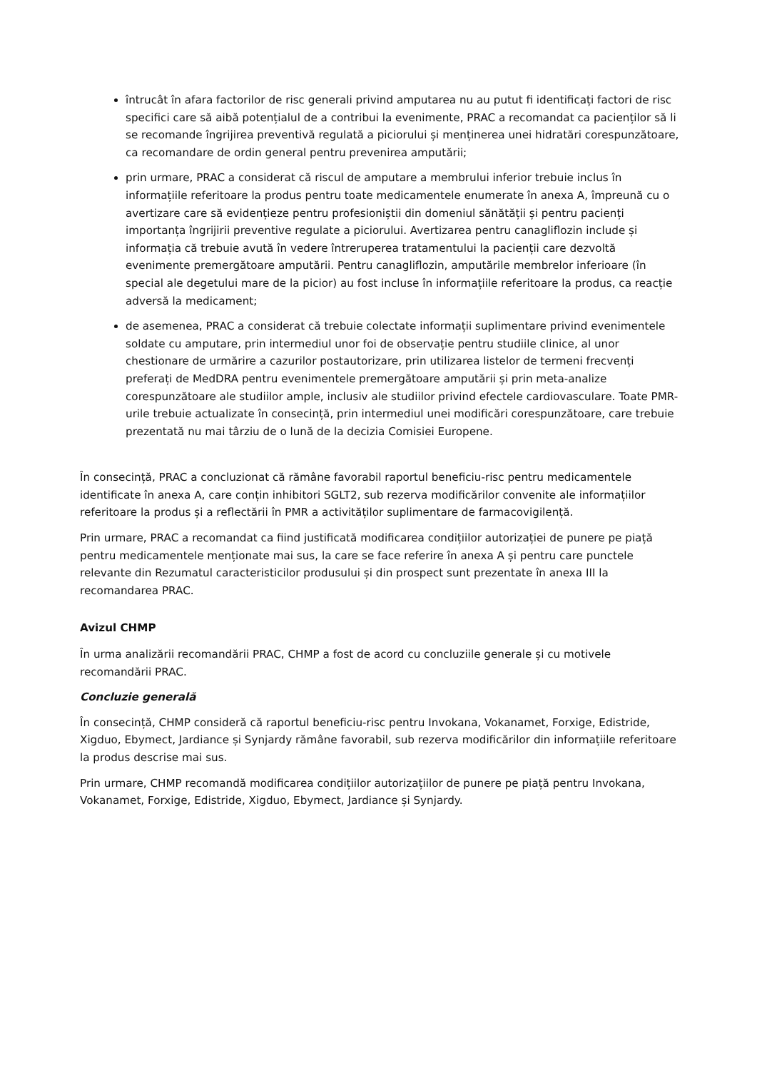întrucât în afara factorilor de risc generali privind amputarea nu au putut fi identificați factori de risc specifici care să aibă potențialul de a contribui la evenimente, PRAC a recomandat ca pacienților să li se recomande îngrijirea preventivă regulată a piciorului și menținerea unei hidratări corespunzătoare, ca recomandare de ordin general pentru prevenirea amputării;
prin urmare, PRAC a considerat că riscul de amputare a membrului inferior trebuie inclus în informațiile referitoare la produs pentru toate medicamentele enumerate în anexa A, împreună cu o avertizare care să evidențieze pentru profesioniștii din domeniul sănătății și pentru pacienți importanța îngrijirii preventive regulate a piciorului. Avertizarea pentru canagliflozin include și informația că trebuie avută în vedere întreruperea tratamentului la pacienții care dezvoltă evenimente premergătoare amputării. Pentru canagliflozin, amputările membrelor inferioare (în special ale degetului mare de la picior) au fost incluse în informațiile referitoare la produs, ca reacție adversă la medicament;
de asemenea, PRAC a considerat că trebuie colectate informații suplimentare privind evenimentele soldate cu amputare, prin intermediul unor foi de observație pentru studiile clinice, al unor chestionare de urmărire a cazurilor postautorizare, prin utilizarea listelor de termeni frecvenți preferați de MedDRA pentru evenimentele premergătoare amputării și prin meta-analize corespunzătoare ale studiilor ample, inclusiv ale studiilor privind efectele cardiovasculare. Toate PMR-urile trebuie actualizate în consecință, prin intermediul unei modificări corespunzătoare, care trebuie prezentată nu mai târziu de o lună de la decizia Comisiei Europene.
În consecință, PRAC a concluzionat că rămâne favorabil raportul beneficiu-risc pentru medicamentele identificate în anexa A, care conțin inhibitori SGLT2, sub rezerva modificărilor convenite ale informațiilor referitoare la produs și a reflectării în PMR a activităților suplimentare de farmacovigilență.
Prin urmare, PRAC a recomandat ca fiind justificată modificarea condițiilor autorizației de punere pe piață pentru medicamentele menționate mai sus, la care se face referire în anexa A și pentru care punctele relevante din Rezumatul caracteristicilor produsului și din prospect sunt prezentate în anexa III la recomandarea PRAC.
Avizul CHMP
În urma analizării recomandării PRAC, CHMP a fost de acord cu concluziile generale și cu motivele recomandării PRAC.
Concluzie generală
În consecință, CHMP consideră că raportul beneficiu-risc pentru Invokana, Vokanamet, Forxige, Edistride, Xigduo, Ebymect, Jardiance și Synjardy rămâne favorabil, sub rezerva modificărilor din informațiile referitoare la produs descrise mai sus.
Prin urmare, CHMP recomandă modificarea condițiilor autorizațiilor de punere pe piață pentru Invokana, Vokanamet, Forxige, Edistride, Xigduo, Ebymect, Jardiance și Synjardy.